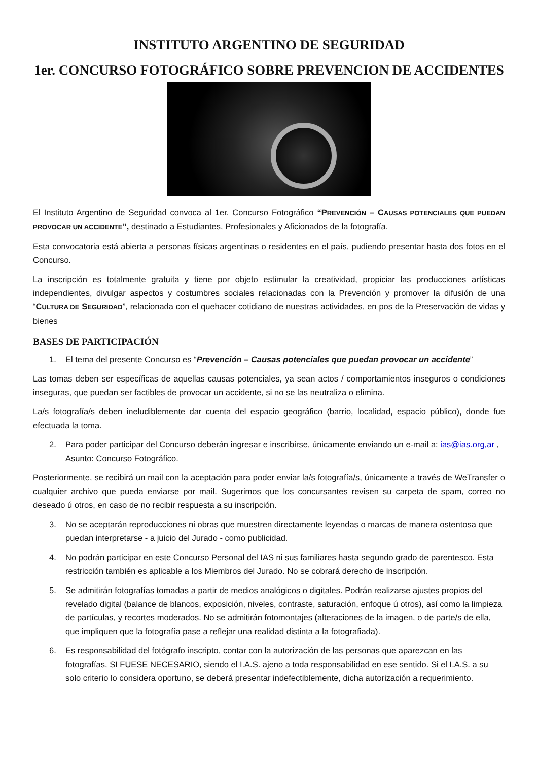INSTITUTO ARGENTINO DE SEGURIDAD
1er. CONCURSO FOTOGRÁFICO SOBRE PREVENCION DE ACCIDENTES
El Instituto Argentino de Seguridad convoca al 1er. Concurso Fotográfico “PREVENCIÓN – CAUSAS POTENCIALES QUE PUEDAN PROVOCAR UN ACCIDENTE”, destinado a Estudiantes, Profesionales y Aficionados de la fotografía.
Esta convocatoria está abierta a personas físicas argentinas o residentes en el país, pudiendo presentar hasta dos fotos en el Concurso.
La inscripción es totalmente gratuita y tiene por objeto estimular la creatividad, propiciar las producciones artísticas independientes, divulgar aspectos y costumbres sociales relacionadas con la Prevención y promover la difusión de una “CULTURA DE SEGURIDAD”, relacionada con el quehacer cotidiano de nuestras actividades, en pos de la Preservación de vidas y bienes
BASES DE PARTICIPACIÓN
1. El tema del presente Concurso es “Prevención – Causas potenciales que puedan provocar un accidente”
Las tomas deben ser específicas de aquellas causas potenciales, ya sean actos / comportamientos inseguros o condiciones inseguras, que puedan ser factibles de provocar un accidente, si no se las neutraliza o elimina.
La/s fotografía/s deben ineludiblemente dar cuenta del espacio geográfico (barrio, localidad, espacio público), donde fue efectuada la toma.
2. Para poder participar del Concurso deberán ingresar e inscribirse, únicamente enviando un e-mail a: ias@ias.org,ar , Asunto: Concurso Fotográfico.
Posteriormente, se recibirá un mail con la aceptación para poder enviar la/s fotografía/s, únicamente a través de WeTransfer o cualquier archivo que pueda enviarse por mail. Sugerimos que los concursantes revisen su carpeta de spam, correo no deseado ú otros, en caso de no recibir respuesta a su inscripción.
3. No se aceptarán reproducciones ni obras que muestren directamente leyendas o marcas de manera ostentosa que puedan interpretarse - a juicio del Jurado - como publicidad.
4. No podrán participar en este Concurso Personal del IAS ni sus familiares hasta segundo grado de parentesco. Esta restricción también es aplicable a los Miembros del Jurado. No se cobrará derecho de inscripción.
5. Se admitirán fotografías tomadas a partir de medios analógicos o digitales. Podrán realizarse ajustes propios del revelado digital (balance de blancos, exposición, niveles, contraste, saturación, enfoque ú otros), así como la limpieza de partículas, y recortes moderados. No se admitirán fotomontajes (alteraciones de la imagen, o de parte/s de ella, que impliquen que la fotografía pase a reflejar una realidad distinta a la fotografiada).
6. Es responsabilidad del fotógrafo inscripto, contar con la autorización de las personas que aparezcan en las fotografías, SI FUESE NECESARIO, siendo el I.A.S. ajeno a toda responsabilidad en ese sentido. Si el I.A.S. a su solo criterio lo considera oportuno, se deberá presentar indefectiblemente, dicha autorización a requerimiento.